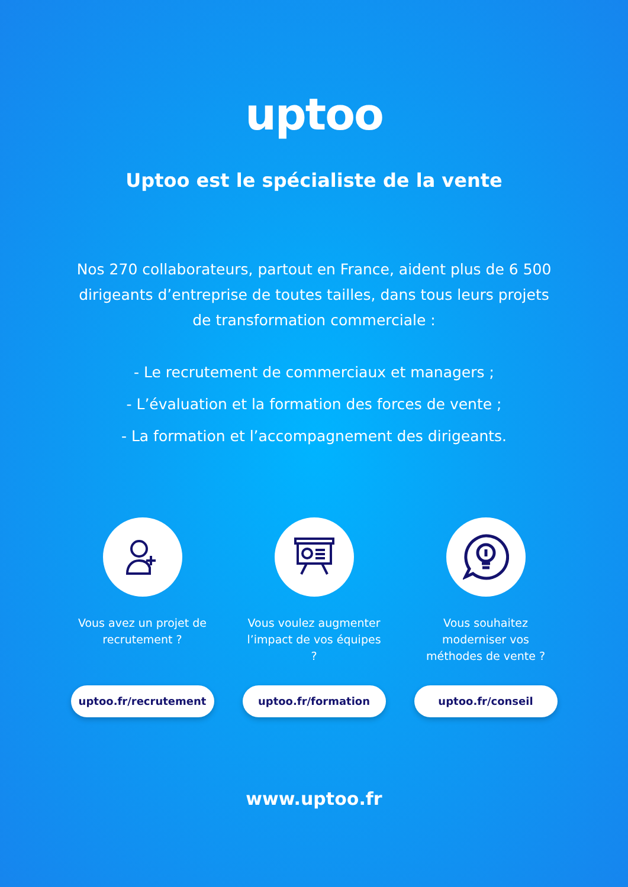uptoo
Uptoo est le spécialiste de la vente
Nos 270 collaborateurs, partout en France, aident plus de 6 500 dirigeants d’entreprise de toutes tailles, dans tous leurs projets de transformation commerciale :
- Le recrutement de commerciaux et managers ;
- L’évaluation et la formation des forces de vente ;
- La formation et l’accompagnement des dirigeants.
Vous avez un projet de recrutement ?
uptoo.fr/recrutement
Vous voulez augmenter l’impact de vos équipes ?
uptoo.fr/formation
Vous souhaitez moderniser vos méthodes de vente ?
uptoo.fr/conseil
www.uptoo.fr